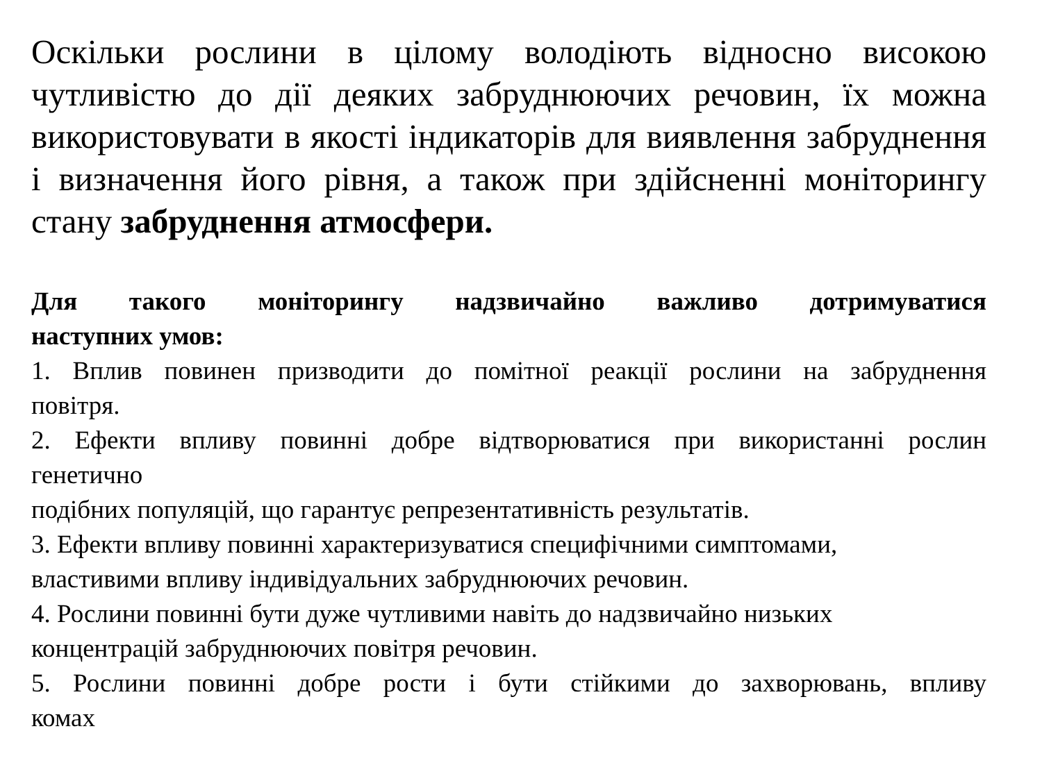Оскільки рослини в цілому володіють відносно високою чутливістю до дії деяких забруднюючих речовин, їх можна використовувати в якості індикаторів для виявлення забруднення і визначення його рівня, а також при здійсненні моніторингу стану забруднення атмосфери.
Для такого моніторингу надзвичайно важливо дотримуватися
наступних умов:
1. Вплив повинен призводити до помітної реакції рослини на забруднення
повітря.
2. Ефекти впливу повинні добре відтворюватися при використанні рослин
генетично
подібних популяцій, що гарантує репрезентативність результатів.
3. Ефекти впливу повинні характеризуватися специфічними симптомами,
властивими впливу індивідуальних забруднюючих речовин.
4. Рослини повинні бути дуже чутливими навіть до надзвичайно низьких
концентрацій забруднюючих повітря речовин.
5. Рослини повинні добре рости і бути стійкими до захворювань, впливу
комах